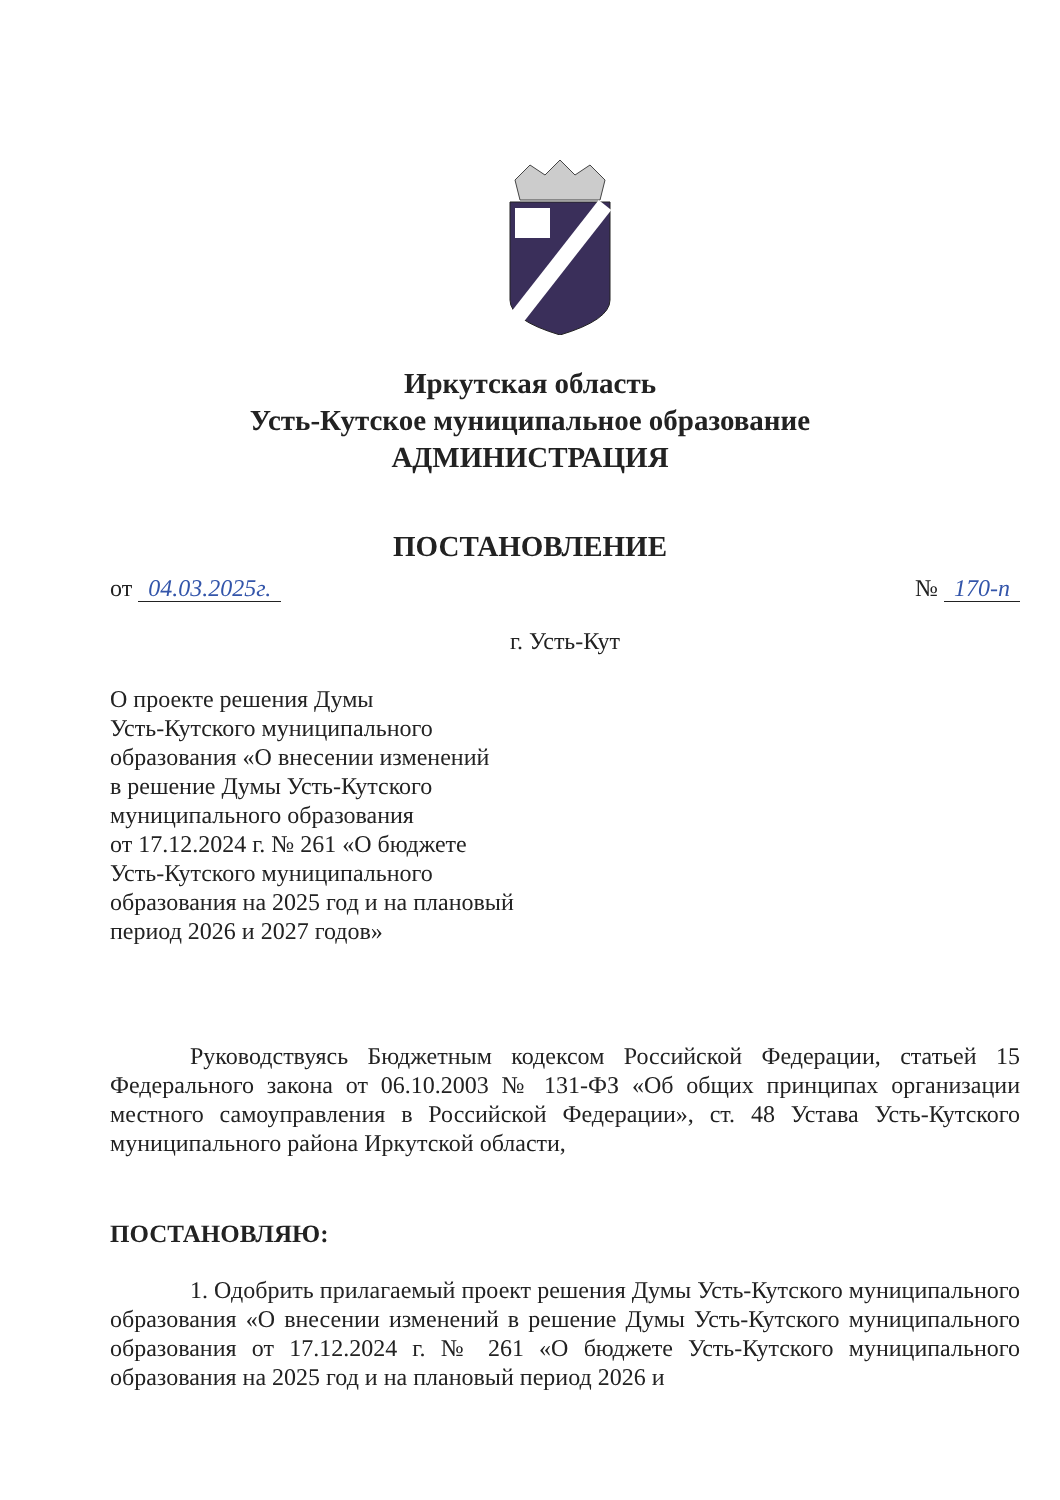Иркутская область
Усть-Кутское муниципальное образование
АДМИНИСТРАЦИЯ
ПОСТАНОВЛЕНИЕ
от 04.03.2025г. № 170-п
г. Усть-Кут
О проекте решения Думы
Усть-Кутского муниципального
образования «О внесении изменений
в решение Думы Усть-Кутского
муниципального образования
от 17.12.2024 г. № 261 «О бюджете
Усть-Кутского муниципального
образования на 2025 год и на плановый
период 2026 и 2027 годов»
Руководствуясь Бюджетным кодексом Российской Федерации, статьей 15 Федерального закона от 06.10.2003 № 131-ФЗ «Об общих принципах организации местного самоуправления в Российской Федерации», ст. 48 Устава Усть-Кутского муниципального района Иркутской области,
ПОСТАНОВЛЯЮ:
1. Одобрить прилагаемый проект решения Думы Усть-Кутского муниципального образования «О внесении изменений в решение Думы Усть-Кутского муниципального образования от 17.12.2024 г. № 261 «О бюджете Усть-Кутского муниципального образования на 2025 год и на плановый период 2026 и